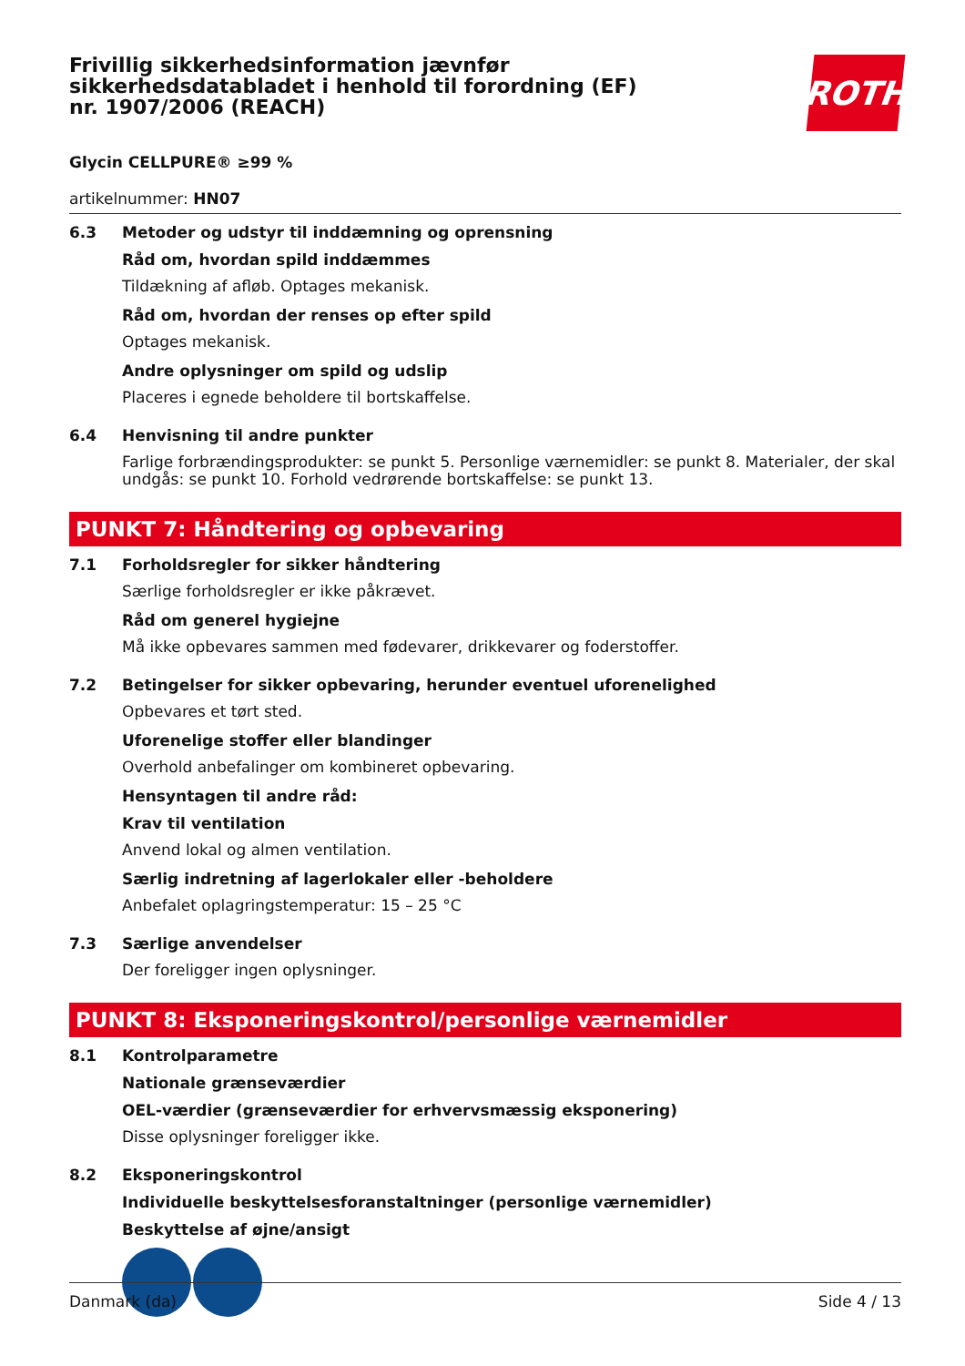Frivillig sikkerhedsinformation jævnfør sikkerhedsdatabladet i henhold til forordning (EF) nr. 1907/2006 (REACH)
ROTH
Glycin CELLPURE® ≥99 %
artikelnummer: HN07
6.3 Metoder og udstyr til inddæmning og oprensning
Råd om, hvordan spild inddæmmes
Tildækning af afløb. Optages mekanisk.
Råd om, hvordan der renses op efter spild
Optages mekanisk.
Andre oplysninger om spild og udslip
Placeres i egnede beholdere til bortskaffelse.
6.4 Henvisning til andre punkter
Farlige forbrændingsprodukter: se punkt 5. Personlige værnemidler: se punkt 8. Materialer, der skal undgås: se punkt 10. Forhold vedrørende bortskaffelse: se punkt 13.
PUNKT 7: Håndtering og opbevaring
7.1 Forholdsregler for sikker håndtering
Særlige forholdsregler er ikke påkrævet.
Råd om generel hygiejne
Må ikke opbevares sammen med fødevarer, drikkevarer og foderstoffer.
7.2 Betingelser for sikker opbevaring, herunder eventuel uforenelighed
Opbevares et tørt sted.
Uforenelige stoffer eller blandinger
Overhold anbefalinger om kombineret opbevaring.
Hensyntagen til andre råd:
Krav til ventilation
Anvend lokal og almen ventilation.
Særlig indretning af lagerlokaler eller -beholdere
Anbefalet oplagringstemperatur: 15 – 25 °C
7.3 Særlige anvendelser
Der foreligger ingen oplysninger.
PUNKT 8: Eksponeringskontrol/personlige værnemidler
8.1 Kontrolparametre
Nationale grænseværdier
OEL-værdier (grænseværdier for erhvervsmæssig eksponering)
Disse oplysninger foreligger ikke.
8.2 Eksponeringskontrol
Individuelle beskyttelsesforanstaltninger (personlige værnemidler)
Beskyttelse af øjne/ansigt
Danmark (da) Side 4 / 13